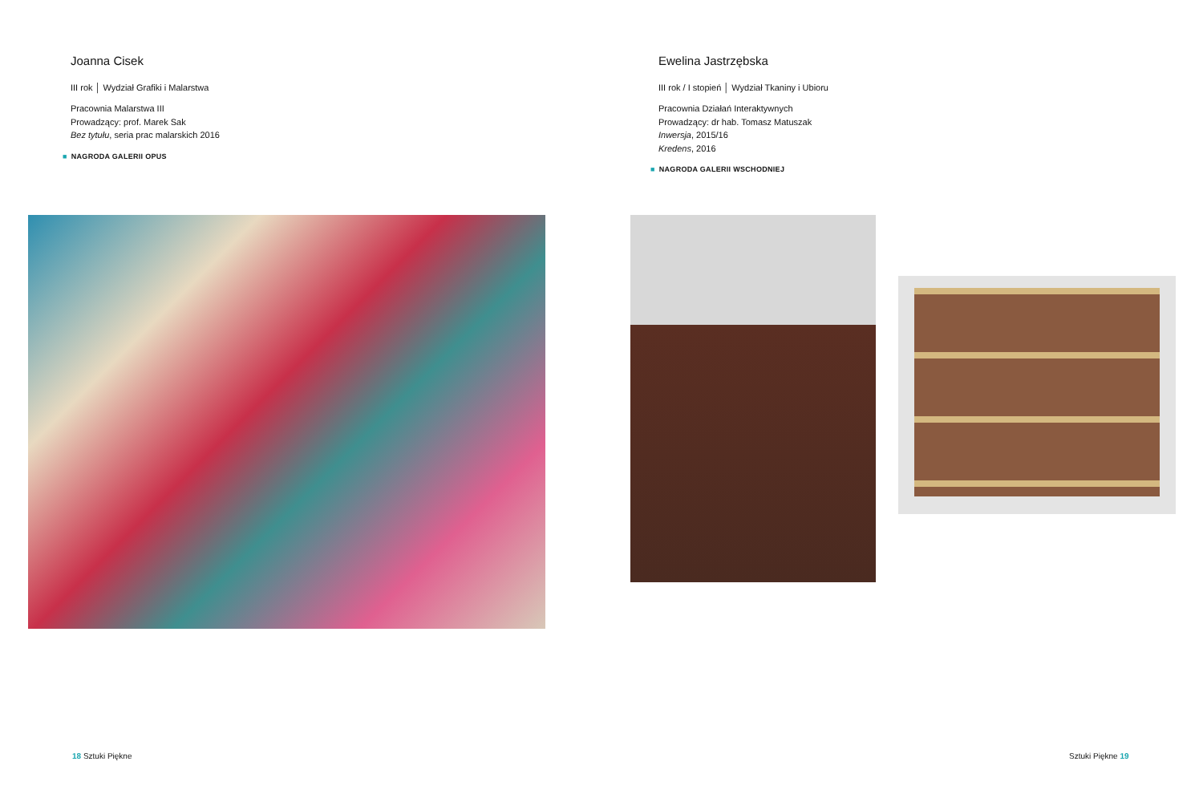Joanna Cisek
III rok │ Wydział Grafiki i Malarstwa
Pracownia Malarstwa III
Prowadzący: prof. Marek Sak
Bez tytułu, seria prac malarskich 2016
■ NAGRODA GALERII OPUS
18 Sztuki Piękne
Ewelina Jastrzębska
III rok / I stopień │ Wydział Tkaniny i Ubioru
Pracownia Działań Interaktywnych
Prowadzący: dr hab. Tomasz Matuszak
Inwersja, 2015/16
Kredens, 2016
■ NAGRODA GALERII WSCHODNIEJ
Sztuki Piękne 19